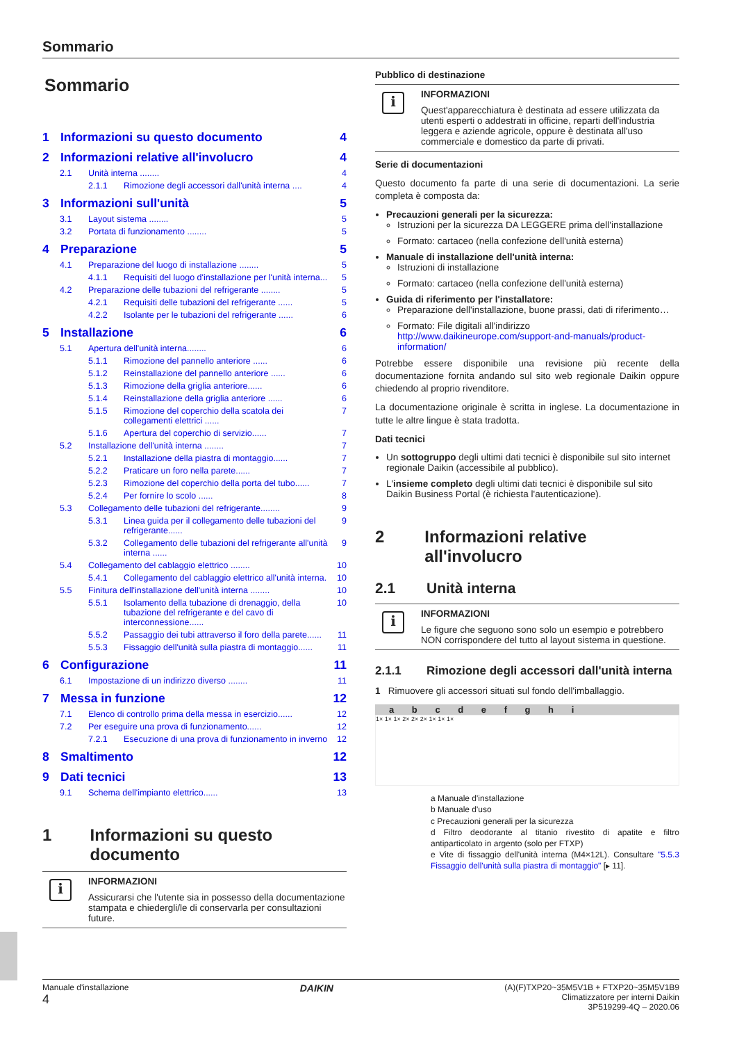Sommario
Sommario
1 Informazioni su questo documento 4
2 Informazioni relative all'involucro 4
2.1 Unità interna ........ 4
2.1.1 Rimozione degli accessori dall'unità interna .... 4
3 Informazioni sull'unità 5
3.1 Layout sistema ........ 5
3.2 Portata di funzionamento ........ 5
4 Preparazione 5
4.1 Preparazione del luogo di installazione ........ 5
4.1.1 Requisiti del luogo d'installazione per l'unità interna... 5
4.2 Preparazione delle tubazioni del refrigerante ........ 5
4.2.1 Requisiti delle tubazioni del refrigerante ...... 5
4.2.2 Isolante per le tubazioni del refrigerante ...... 6
5 Installazione 6
5.1 Apertura dell'unità interna........ 6
5.1.1 Rimozione del pannello anteriore ...... 6
5.1.2 Reinstallazione del pannello anteriore ...... 6
5.1.3 Rimozione della griglia anteriore...... 6
5.1.4 Reinstallazione della griglia anteriore ...... 6
5.1.5 Rimozione del coperchio della scatola dei collegamenti elettrici ...... 7
5.1.6 Apertura del coperchio di servizio...... 7
5.2 Installazione dell'unità interna ........ 7
5.2.1 Installazione della piastra di montaggio...... 7
5.2.2 Praticare un foro nella parete...... 7
5.2.3 Rimozione del coperchio della porta del tubo...... 7
5.2.4 Per fornire lo scolo ...... 8
5.3 Collegamento delle tubazioni del refrigerante........ 9
5.3.1 Linea guida per il collegamento delle tubazioni del refrigerante...... 9
5.3.2 Collegamento delle tubazioni del refrigerante all'unità interna ...... 9
5.4 Collegamento del cablaggio elettrico ........ 10
5.4.1 Collegamento del cablaggio elettrico all'unità interna. 10
5.5 Finitura dell'installazione dell'unità interna ........ 10
5.5.1 Isolamento della tubazione di drenaggio, della tubazione del refrigerante e del cavo di interconnessione...... 10
5.5.2 Passaggio dei tubi attraverso il foro della parete...... 11
5.5.3 Fissaggio dell'unità sulla piastra di montaggio...... 11
6 Configurazione 11
6.1 Impostazione di un indirizzo diverso ........ 11
7 Messa in funzione 12
7.1 Elenco di controllo prima della messa in esercizio...... 12
7.2 Per eseguire una prova di funzionamento...... 12
7.2.1 Esecuzione di una prova di funzionamento in inverno 12
8 Smaltimento 12
9 Dati tecnici 13
9.1 Schema dell'impianto elettrico...... 13
1 Informazioni su questo documento
i
INFORMAZIONI
Assicurarsi che l'utente sia in possesso della documentazione stampata e chiedergli/le di conservarla per consultazioni future.
Pubblico di destinazione
i
INFORMAZIONI
Quest'apparecchiatura è destinata ad essere utilizzata da utenti esperti o addestrati in officine, reparti dell'industria leggera e aziende agricole, oppure è destinata all'uso commerciale e domestico da parte di privati.
Serie di documentazioni
Questo documento fa parte di una serie di documentazioni. La serie completa è composta da:
Precauzioni generali per la sicurezza:
Istruzioni per la sicurezza DA LEGGERE prima dell'installazione
Formato: cartaceo (nella confezione dell'unità esterna)
Manuale di installazione dell'unità interna:
Istruzioni di installazione
Formato: cartaceo (nella confezione dell'unità esterna)
Guida di riferimento per l'installatore:
Preparazione dell'installazione, buone prassi, dati di riferimento…
Formato: File digitali all'indirizzo http://www.daikineurope.com/support-and-manuals/product-information/
Potrebbe essere disponibile una revisione più recente della documentazione fornita andando sul sito web regionale Daikin oppure chiedendo al proprio rivenditore.
La documentazione originale è scritta in inglese. La documentazione in tutte le altre lingue è stata tradotta.
Dati tecnici
Un sottogruppo degli ultimi dati tecnici è disponibile sul sito internet regionale Daikin (accessibile al pubblico).
L'insieme completo degli ultimi dati tecnici è disponibile sul sito Daikin Business Portal (è richiesta l'autenticazione).
2 Informazioni relative all'involucro
2.1 Unità interna
i
INFORMAZIONI
Le figure che seguono sono solo un esempio e potrebbero NON corrispondere del tutto al layout sistema in questione.
2.1.1 Rimozione degli accessori dall'unità interna
1 Rimuovere gli accessori situati sul fondo dell'imballaggio.
a b c d e f g h i
1× 1× 1× 2× 2× 2× 1× 1× 1×
a Manuale d'installazione
b Manuale d'uso
c Precauzioni generali per la sicurezza
d Filtro deodorante al titanio rivestito di apatite e filtro antiparticolato in argento (solo per FTXP)
e Vite di fissaggio dell'unità interna (M4×12L). Consultare "5.5.3 Fissaggio dell'unità sulla piastra di montaggio" [▸ 11].
Manuale d'installazione
4
DAIKIN
(A)(F)TXP20~35M5V1B + FTXP20~35M5V1B9
Climatizzatore per interni Daikin
3P519299-4Q – 2020.06